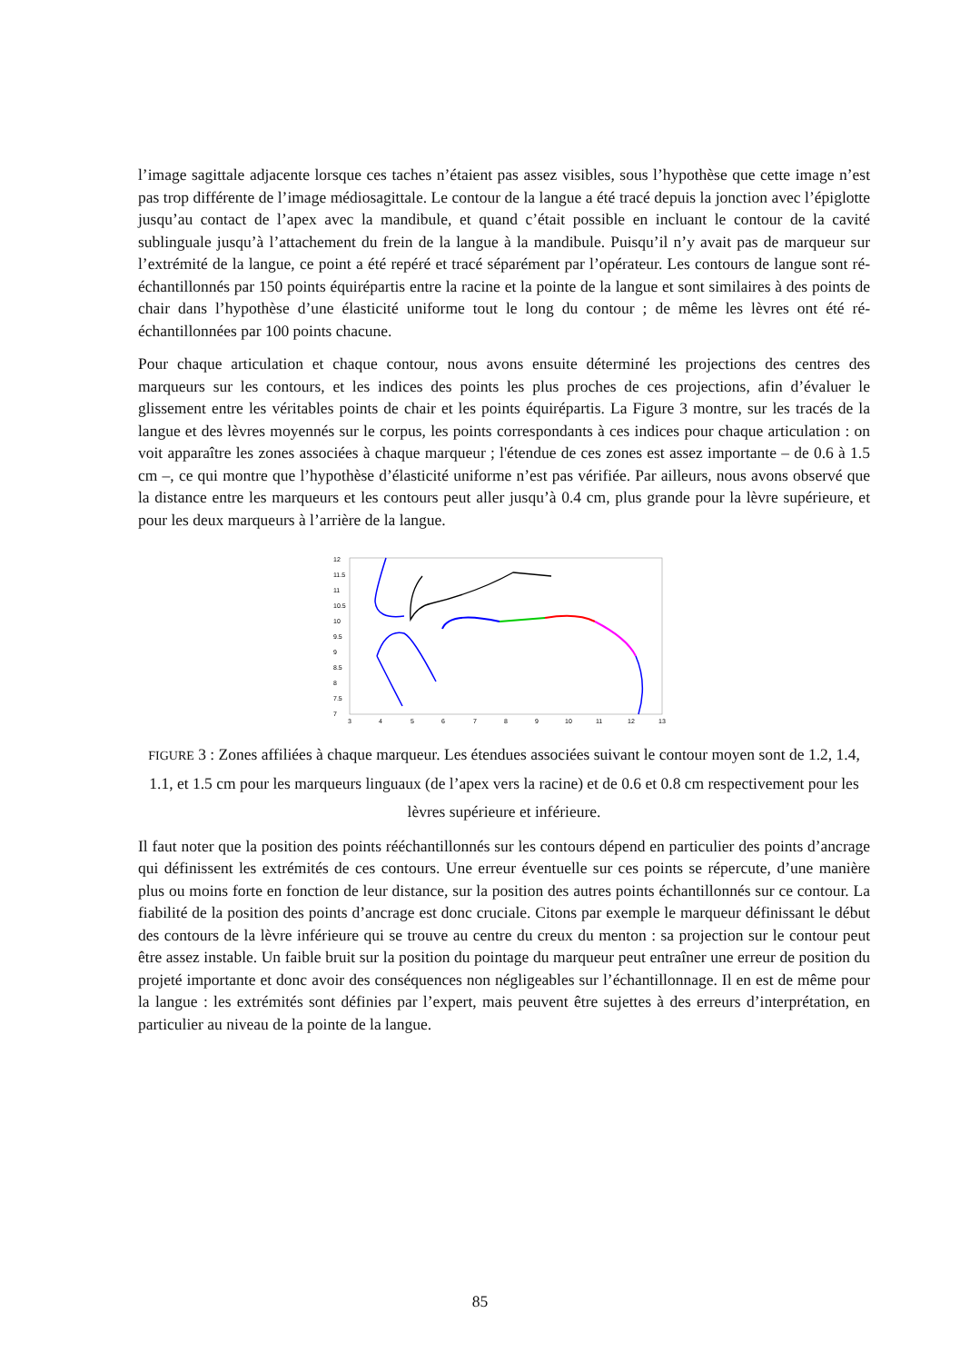l’image sagittale adjacente lorsque ces taches n’étaient pas assez visibles, sous l’hypothèse que cette image n’est pas trop différente de l’image médiosagittale. Le contour de la langue a été tracé depuis la jonction avec l’épiglotte jusqu’au contact de l’apex avec la mandibule, et quand c’était possible en incluant le contour de la cavité sublinguale jusqu’à l’attachement du frein de la langue à la mandibule. Puisqu’il n’y avait pas de marqueur sur l’extrémité de la langue, ce point a été repéré et tracé séparément par l’opérateur. Les contours de langue sont ré-échantillonnés par 150 points équirépartis entre la racine et la pointe de la langue et sont similaires à des points de chair dans l’hypothèse d’une élasticité uniforme tout le long du contour ; de même les lèvres ont été ré-échantillonnées par 100 points chacune.
Pour chaque articulation et chaque contour, nous avons ensuite déterminé les projections des centres des marqueurs sur les contours, et les indices des points les plus proches de ces projections, afin d’évaluer le glissement entre les véritables points de chair et les points équirépartis. La Figure 3 montre, sur les tracés de la langue et des lèvres moyennés sur le corpus, les points correspondants à ces indices pour chaque articulation : on voit apparaître les zones associées à chaque marqueur ; l'étendue de ces zones est assez importante – de 0.6 à 1.5 cm –, ce qui montre que l’hypothèse d’élasticité uniforme n’est pas vérifiée. Par ailleurs, nous avons observé que la distance entre les marqueurs et les contours peut aller jusqu’à 0.4 cm, plus grande pour la lèvre supérieure, et pour les deux marqueurs à l’arrière de la langue.
12
11.5
11
10.5
10
9.5
9
8.5
8
7.5
7
3
4
5
6
7
8
9
10
11
12
13
FIGURE 3 : Zones affiliées à chaque marqueur. Les étendues associées suivant le contour moyen sont de 1.2, 1.4, 1.1, et 1.5 cm pour les marqueurs linguaux (de l’apex vers la racine) et de 0.6 et 0.8 cm respectivement pour les lèvres supérieure et inférieure.
Il faut noter que la position des points rééchantillonnés sur les contours dépend en particulier des points d’ancrage qui définissent les extrémités de ces contours. Une erreur éventuelle sur ces points se répercute, d’une manière plus ou moins forte en fonction de leur distance, sur la position des autres points échantillonnés sur ce contour. La fiabilité de la position des points d’ancrage est donc cruciale. Citons par exemple le marqueur définissant le début des contours de la lèvre inférieure qui se trouve au centre du creux du menton : sa projection sur le contour peut être assez instable. Un faible bruit sur la position du pointage du marqueur peut entraîner une erreur de position du projeté importante et donc avoir des conséquences non négligeables sur l’échantillonnage. Il en est de même pour la langue : les extrémités sont définies par l’expert, mais peuvent être sujettes à des erreurs d’interprétation, en particulier au niveau de la pointe de la langue.
85